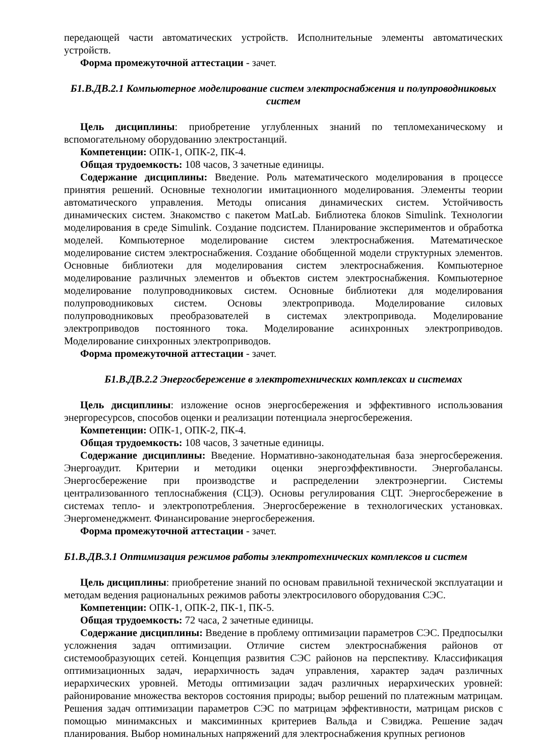передающей части автоматических устройств. Исполнительные элементы автоматических устройств.
Форма промежуточной аттестации - зачет.
Б1.В.ДВ.2.1 Компьютерное моделирование систем электроснабжения и полупроводниковых систем
Цель дисциплины: приобретение углубленных знаний по тепломеханическому и вспомогательному оборудованию электростанций.
Компетенции: ОПК-1, ОПК-2, ПК-4.
Общая трудоемкость: 108 часов, 3 зачетные единицы.
Содержание дисциплины: Введение. Роль математического моделирования в процессе принятия решений. Основные технологии имитационного моделирования. Элементы теории автоматического управления. Методы описания динамических систем. Устойчивость динамических систем. Знакомство с пакетом MatLab. Библиотека блоков Simulink. Технологии моделирования в среде Simulink. Создание подсистем. Планирование экспериментов и обработка моделей. Компьютерное моделирование систем электроснабжения. Математическое моделирование систем электроснабжения. Создание обобщенной модели структурных элементов. Основные библиотеки для моделирования систем электроснабжения. Компьютерное моделирование различных элементов и объектов систем электроснабжения. Компьютерное моделирование полупроводниковых систем. Основные библиотеки для моделирования полупроводниковых систем. Основы электропривода. Моделирование силовых полупроводниковых преобразователей в системах электропривода. Моделирование электроприводов постоянного тока. Моделирование асинхронных электроприводов. Моделирование синхронных электроприводов.
Форма промежуточной аттестации - зачет.
Б1.В.ДВ.2.2 Энергосбережение в электротехнических комплексах и системах
Цель дисциплины: изложение основ энергосбережения и эффективного использования энергоресурсов, способов оценки и реализации потенциала энергосбережения.
Компетенции: ОПК-1, ОПК-2, ПК-4.
Общая трудоемкость: 108 часов, 3 зачетные единицы.
Содержание дисциплины: Введение. Нормативно-законодательная база энергосбережения. Энергоаудит. Критерии и методики оценки энергоэффективности. Энергобалансы. Энергосбережение при производстве и распределении электроэнергии. Системы централизованного теплоснабжения (СЦЭ). Основы регулирования СЦТ. Энергосбережение в системах тепло- и электропотребления. Энергосбережение в технологических установках. Энергоменеджмент. Финансирование энергосбережения.
Форма промежуточной аттестации - зачет.
Б1.В.ДВ.3.1 Оптимизация режимов работы электротехнических комплексов и систем
Цель дисциплины: приобретение знаний по основам правильной технической эксплуатации и методам ведения рациональных режимов работы электросилового оборудования СЭС.
Компетенции: ОПК-1, ОПК-2, ПК-1, ПК-5.
Общая трудоемкость: 72 часа, 2 зачетные единицы.
Содержание дисциплины: Введение в проблему оптимизации параметров СЭС. Предпосылки усложнения задач оптимизации. Отличие систем электроснабжения районов от системообразующих сетей. Концепция развития СЭС районов на перспективу. Классификация оптимизационных задач, иерархичность задач управления, характер задач различных иерархических уровней. Методы оптимизации задач различных иерархических уровней: районирование множества векторов состояния природы; выбор решений по платежным матрицам. Решения задач оптимизации параметров СЭС по матрицам эффективности, матрицам рисков с помощью минимаксных и максиминных критериев Вальда и Сэвиджа. Решение задач планирования. Выбор номинальных напряжений для электроснабжения крупных регионов